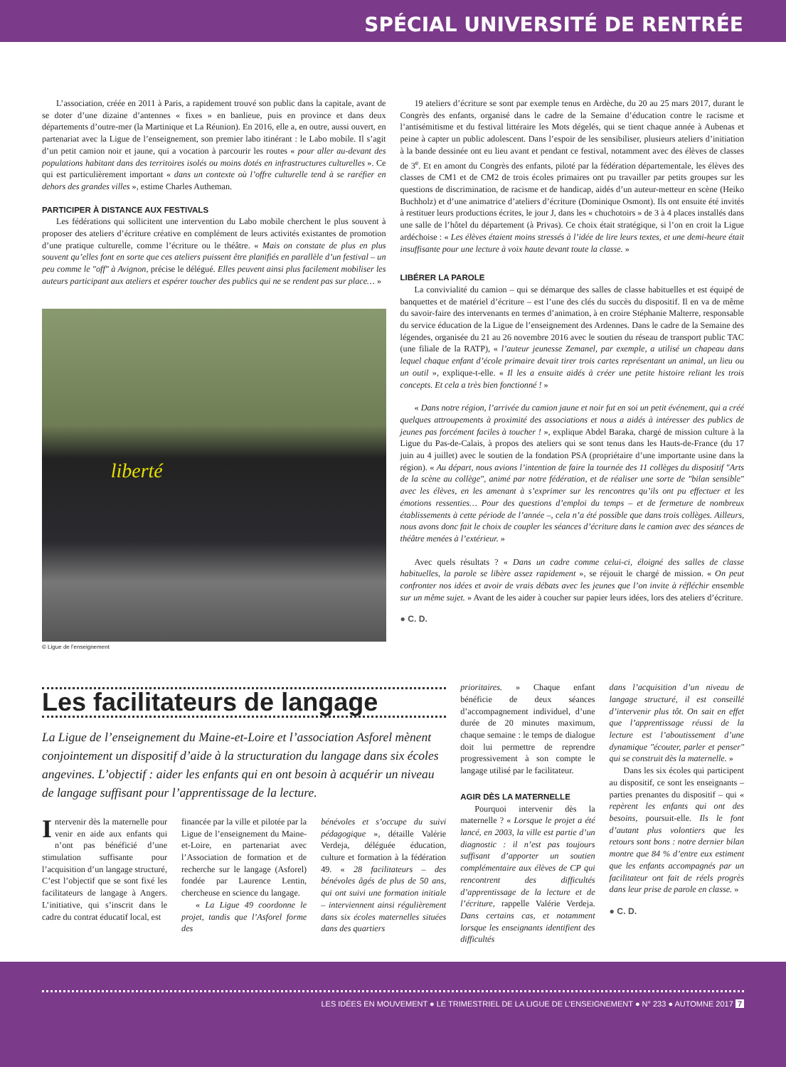SPÉCIAL UNIVERSITÉ DE RENTRÉE
L’association, créée en 2011 à Paris, a rapidement trouvé son public dans la capitale, avant de se doter d’une dizaine d’antennes « fixes » en banlieue, puis en province et dans deux départements d’outre-mer (la Martinique et La Réunion). En 2016, elle a, en outre, aussi ouvert, en partenariat avec la Ligue de l’enseignement, son premier labo itinérant : le Labo mobile. Il s’agit d’un petit camion noir et jaune, qui a vocation à parcourir les routes « pour aller au-devant des populations habitant dans des territoires isolés ou moins dotés en infrastructures culturelles ». Ce qui est particulièrement important « dans un contexte où l’offre culturelle tend à se raréfier en dehors des grandes villes », estime Charles Autheman.
PARTICIPER À DISTANCE AUX FESTIVALS
Les fédérations qui sollicitent une intervention du Labo mobile cherchent le plus souvent à proposer des ateliers d’écriture créative en complément de leurs activités existantes de promotion d’une pratique culturelle, comme l’écriture ou le théâtre. « Mais on constate de plus en plus souvent qu’elles font en sorte que ces ateliers puissent être planifiés en parallèle d’un festival – un peu comme le "off" à Avignon, précise le délégué. Elles peuvent ainsi plus facilement mobiliser les auteurs participant aux ateliers et espérer toucher des publics qui ne se rendent pas sur place… »
liberté
© Ligue de l’enseignement
19 ateliers d’écriture se sont par exemple tenus en Ardèche, du 20 au 25 mars 2017, durant le Congrès des enfants, organisé dans le cadre de la Semaine d’éducation contre le racisme et l’antisémitisme et du festival littéraire les Mots dégelés, qui se tient chaque année à Aubenas et peine à capter un public adolescent. Dans l’espoir de les sensibiliser, plusieurs ateliers d’initiation à la bande dessinée ont eu lieu avant et pendant ce festival, notamment avec des élèves de classes de 3<sup>e</sup>. Et en amont du Congrès des enfants, piloté par la fédération départementale, les élèves des classes de CM1 et de CM2 de trois écoles primaires ont pu travailler par petits groupes sur les questions de discrimination, de racisme et de handicap, aidés d’un auteur-metteur en scène (Heiko Buchholz) et d’une animatrice d’ateliers d’écriture (Dominique Osmont). Ils ont ensuite été invités à restituer leurs productions écrites, le jour J, dans les « chuchotoirs » de 3 à 4 places installés dans une salle de l’hôtel du département (à Privas). Ce choix était stratégique, si l’on en croit la Ligue ardéchoise : « Les élèves étaient moins stressés à l’idée de lire leurs textes, et une demi-heure était insuffisante pour une lecture à voix haute devant toute la classe. »
LIBÉRER LA PAROLE
La convivialité du camion – qui se démarque des salles de classe habituelles et est équipé de banquettes et de matériel d’écriture – est l’une des clés du succès du dispositif. Il en va de même du savoir-faire des intervenants en termes d’animation, à en croire Stéphanie Malterre, responsable du service éducation de la Ligue de l’enseignement des Ardennes. Dans le cadre de la Semaine des légendes, organisée du 21 au 26 novembre 2016 avec le soutien du réseau de transport public TAC (une filiale de la RATP), « l’auteur jeunesse Zemanel, par exemple, a utilisé un chapeau dans lequel chaque enfant d’école primaire devait tirer trois cartes représentant un animal, un lieu ou un outil », explique-t-elle. « Il les a ensuite aidés à créer une petite histoire reliant les trois concepts. Et cela a très bien fonctionné ! »
« Dans notre région, l’arrivée du camion jaune et noir fut en soi un petit événement, qui a créé quelques attroupements à proximité des associations et nous a aidés à intéresser des publics de jeunes pas forcément faciles à toucher ! », explique Abdel Baraka, chargé de mission culture à la Ligue du Pas-de-Calais, à propos des ateliers qui se sont tenus dans les Hauts-de-France (du 17 juin au 4 juillet) avec le soutien de la fondation PSA (propriétaire d’une importante usine dans la région). « Au départ, nous avions l’intention de faire la tournée des 11 collèges du dispositif "Arts de la scène au collège", animé par notre fédération, et de réaliser une sorte de "bilan sensible" avec les élèves, en les amenant à s’exprimer sur les rencontres qu’ils ont pu effectuer et les émotions ressenties… Pour des questions d’emploi du temps – et de fermeture de nombreux établissements à cette période de l’année –, cela n’a été possible que dans trois collèges. Ailleurs, nous avons donc fait le choix de coupler les séances d’écriture dans le camion avec des séances de théâtre menées à l’extérieur. »
Avec quels résultats ? « Dans un cadre comme celui-ci, éloigné des salles de classe habituelles, la parole se libère assez rapidement », se réjouit le chargé de mission. « On peut confronter nos idées et avoir de vrais débats avec les jeunes que l’on invite à réfléchir ensemble sur un même sujet. » Avant de les aider à coucher sur papier leurs idées, lors des ateliers d’écriture.
● C. D.
Les facilitateurs de langage
La Ligue de l’enseignement du Maine-et-Loire et l’association Asforel mènent conjointement un dispositif d’aide à la structuration du langage dans six écoles angevines. L’objectif : aider les enfants qui en ont besoin à acquérir un niveau de langage suffisant pour l’apprentissage de la lecture.
Intervenir dès la maternelle pour venir en aide aux enfants qui n’ont pas bénéficié d’une stimulation suffisante pour l’acquisition d’un langage structuré, C’est l’objectif que se sont fixé les facilitateurs de langage à Angers. L’initiative, qui s’inscrit dans le cadre du contrat éducatif local, est
financée par la ville et pilotée par la Ligue de l’enseignement du Maine-et-Loire, en partenariat avec l’Association de formation et de recherche sur le langage (Asforel) fondée par Laurence Lentin, chercheuse en science du langage.
« La Ligue 49 coordonne le projet, tandis que l’Asforel forme des
bénévoles et s’occupe du suivi pédagogique », détaille Valérie Verdeja, déléguée éducation, culture et formation à la fédération 49. « 28 facilitateurs – des bénévoles âgés de plus de 50 ans, qui ont suivi une formation initiale – interviennent ainsi régulièrement dans six écoles maternelles situées dans des quartiers
prioritaires. » Chaque enfant bénéficie de deux séances d’accompagnement individuel, d’une durée de 20 minutes maximum, chaque semaine : le temps de dialogue doit lui permettre de reprendre progressivement à son compte le langage utilisé par le facilitateur.
AGIR DÈS LA MATERNELLE
Pourquoi intervenir dès la maternelle ? « Lorsque le projet a été lancé, en 2003, la ville est partie d’un diagnostic : il n’est pas toujours suffisant d’apporter un soutien complémentaire aux élèves de CP qui rencontrent des difficultés d’apprentissage de la lecture et de l’écriture, rappelle Valérie Verdeja. Dans certains cas, et notamment lorsque les enseignants identifient des difficultés
dans l’acquisition d’un niveau de langage structuré, il est conseillé d’intervenir plus tôt. On sait en effet que l’apprentissage réussi de la lecture est l’aboutissement d’une dynamique "écouter, parler et penser" qui se construit dès la maternelle. »
Dans les six écoles qui participent au dispositif, ce sont les enseignants – parties prenantes du dispositif – qui « repèrent les enfants qui ont des besoins, poursuit-elle. Ils le font d’autant plus volontiers que les retours sont bons : notre dernier bilan montre que 84 % d’entre eux estiment que les enfants accompagnés par un facilitateur ont fait de réels progrès dans leur prise de parole en classe. »
● C. D.
LES IDÉES EN MOUVEMENT ● LE TRIMESTRIEL DE LA LIGUE DE L’ENSEIGNEMENT ● N° 233 ● AUTOMNE 2017 7